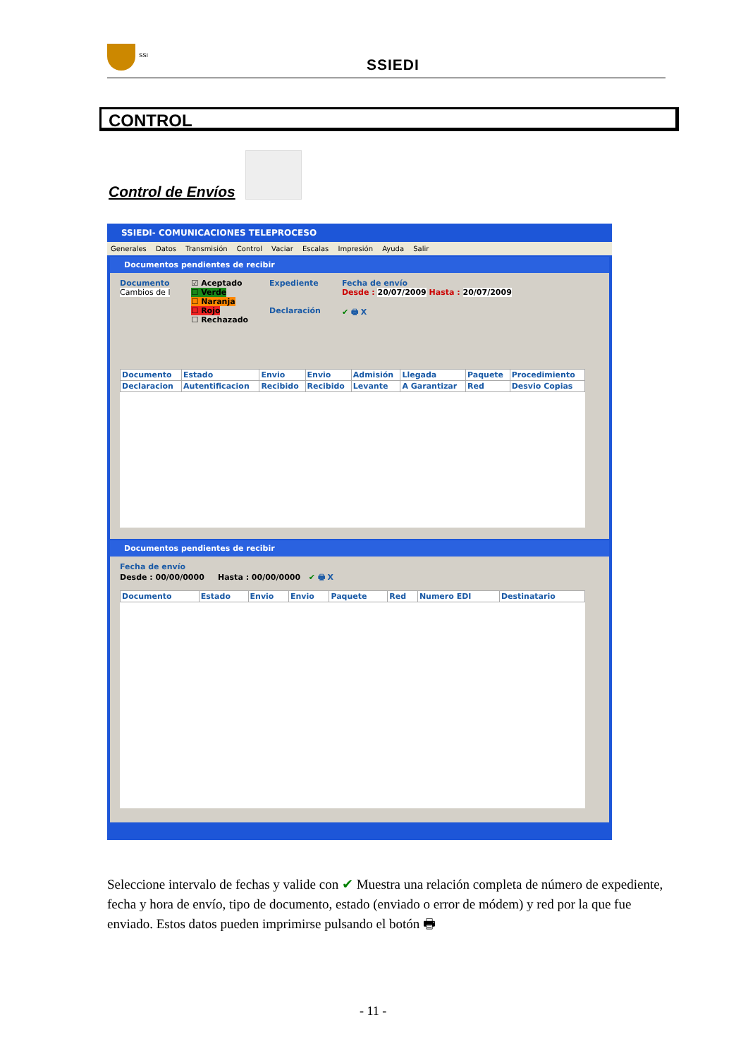SSI
SSIEDI
CONTROL
Control de Envíos
SSIEDI- COMUNICACIONES TELEPROCESO
Generales Datos Transmisión Control Vaciar Escalas Impresión Ayuda Salir
Documentos pendientes de recibir
Documento
Cambios de l
☑ Aceptado
☐ Verde
☐ Naranja
☐ Rojo
☐ Rechazado
Expediente
Declaración
Fecha de envío
Desde : 20/07/2009 Hasta : 20/07/2009
✔ 🖶 X
| Documento | Estado | Envio | Envio | Admisión | Llegada | Paquete | Procedimiento |
| --- | --- | --- | --- | --- | --- | --- | --- |
| Declaracion | Autentificacion | Recibido | Recibido | Levante | A Garantizar | Red | Desvio Copias |
Documentos pendientes de recibir
Fecha de envío
Desde : 00/00/0000 Hasta : 00/00/0000 ✔ 🖶 X
| Documento | Estado | Envio | Envio | Paquete | Red | Numero EDI | Destinatario |
| --- | --- | --- | --- | --- | --- | --- | --- |
Seleccione intervalo de fechas y valide con ✔ Muestra una relación completa de número de expediente, fecha y hora de envío, tipo de documento, estado (enviado o error de módem) y red por la que fue enviado. Estos datos pueden imprimirse pulsando el botón 🖶
- 11 -